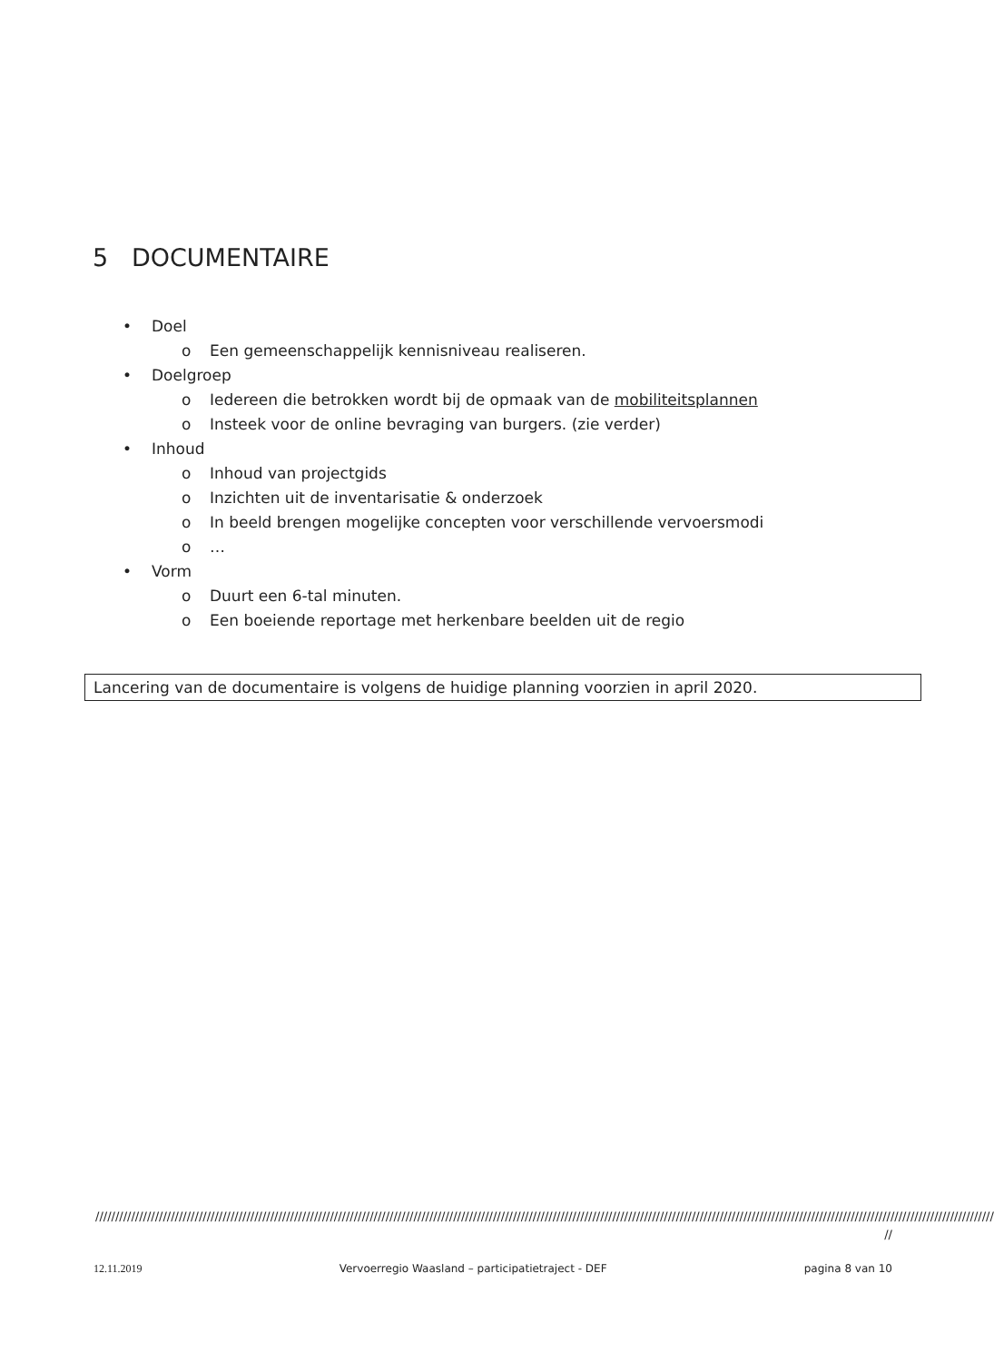5 DOCUMENTAIRE
• Doel
o Een gemeenschappelijk kennisniveau realiseren.
• Doelgroep
o Iedereen die betrokken wordt bij de opmaak van de mobiliteitsplannen
o Insteek voor de online bevraging van burgers. (zie verder)
• Inhoud
o Inhoud van projectgids
o Inzichten uit de inventarisatie & onderzoek
o In beeld brengen mogelijke concepten voor verschillende vervoersmodi
o …
• Vorm
o Duurt een 6-tal minuten.
o Een boeiende reportage met herkenbare beelden uit de regio
Lancering van de documentaire is volgens de huidige planning voorzien in april 2020.
//////////////////////////////////////////////////////////////////////////////////////////////////////////////////////////////////////////////////////////////////////////////////////////////////////////////////////////////////
//
12.11.2019 Vervoerregio Waasland – participatietraject - DEF pagina 8 van 10